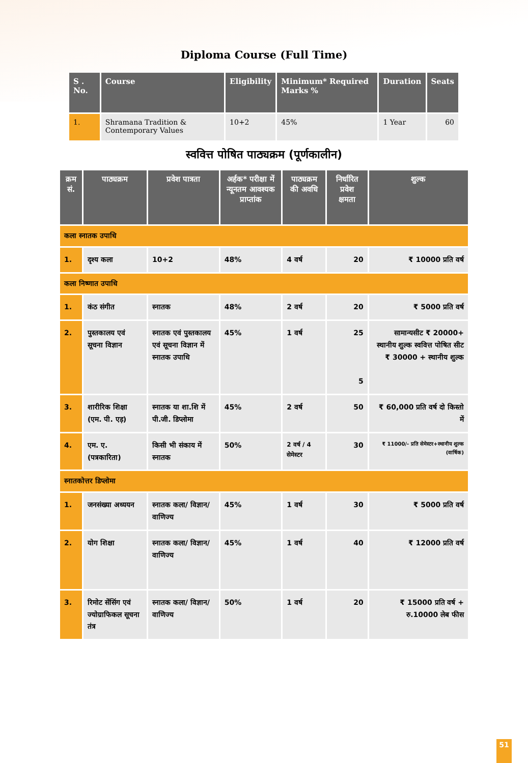Diploma Course (Full Time)
| S . No. | Course | Eligibility | Minimum* Required Marks % | Duration | Seats |
| --- | --- | --- | --- | --- | --- |
| 1. | Shramana Tradition & Contemporary Values | 10+2 | 45% | 1 Year | 60 |
स्ववित्त पोषित पाठ्यक्रम (पूर्णकालीन)
| क्रम सं. | पाठ्यक्रम | प्रवेश पात्रता | अर्हक* परीक्षा में न्यूनतम आवश्यक प्राप्तांक | पाठ्यक्रम की अवधि | निर्धारित प्रवेश क्षमता | शुल्क |
| --- | --- | --- | --- | --- | --- | --- |
| कला स्नातक उपाधि | | | | | | |
| 1. | दृश्य कला | 10+2 | 48% | 4 वर्ष | 20 | ₹ 10000 प्रति वर्ष |
| कला निष्णात उपाधि | | | | | | |
| 1. | कंठ संगीत | स्नातक | 48% | 2 वर्ष | 20 | ₹ 5000 प्रति वर्ष |
| 2. | पुस्तकालय एवं सूचना विज्ञान | स्नातक एवं पुस्तकालय एवं सूचना विज्ञान में स्नातक उपाधि | 45% | 1 वर्ष | 25 5 | सामान्यसीट ₹ 20000+ स्थानीय शुल्क स्ववित्त पोषित सीट ₹ 30000 + स्थानीय शुल्क |
| 3. | शारीरिक शिक्षा (एम. पी. एड़) | स्नातक या शा.शि में पी.जी. डिप्लोमा | 45% | 2 वर्ष | 50 | ₹ 60,000 प्रति वर्ष दो किस्तो में |
| 4. | एम. ए. (पत्रकारिता) | किसी भी संकाय में स्नातक | 50% | 2 वर्ष / 4 सेमेस्टर | 30 | ₹ 11000/- प्रति सेमेस्टर+स्थानीय शुल्क (वार्षिक) |
| स्नातकोत्तर डिप्लोमा | | | | | | |
| 1. | जनसंख्या अध्ययन | स्नातक कला/ विज्ञान/वाणिज्य | 45% | 1 वर्ष | 30 | ₹ 5000 प्रति वर्ष |
| 2. | योग शिक्षा | स्नातक कला/ विज्ञान/वाणिज्य | 45% | 1 वर्ष | 40 | ₹ 12000 प्रति वर्ष |
| 3. | रिमोट सेंसिंग एवं ज्योग्राफिकल सूचना तंत्र | स्नातक कला/ विज्ञान/वाणिज्य | 50% | 1 वर्ष | 20 | ₹ 15000 प्रति वर्ष + रु.10000 लेब फीस |
51